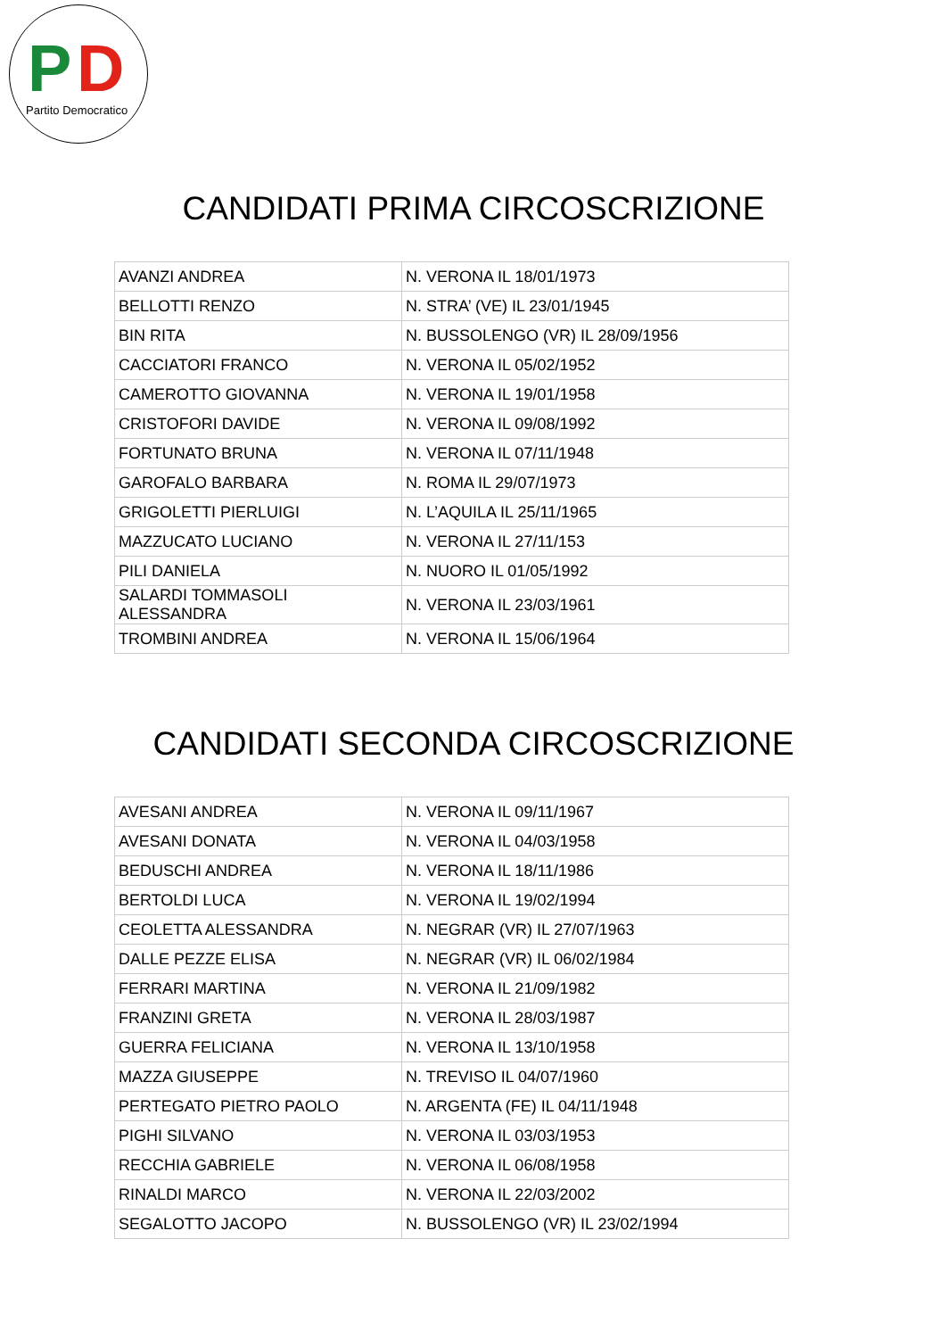P D
Partito Democratico
CANDIDATI PRIMA CIRCOSCRIZIONE
| AVANZI ANDREA | N. VERONA IL 18/01/1973 |
| BELLOTTI RENZO | N. STRA’ (VE) IL 23/01/1945 |
| BIN RITA | N. BUSSOLENGO (VR) IL 28/09/1956 |
| CACCIATORI FRANCO | N. VERONA IL 05/02/1952 |
| CAMEROTTO GIOVANNA | N. VERONA IL 19/01/1958 |
| CRISTOFORI DAVIDE | N. VERONA IL 09/08/1992 |
| FORTUNATO BRUNA | N. VERONA IL 07/11/1948 |
| GAROFALO BARBARA | N. ROMA IL 29/07/1973 |
| GRIGOLETTI PIERLUIGI | N. L’AQUILA IL 25/11/1965 |
| MAZZUCATO LUCIANO | N. VERONA IL 27/11/153 |
| PILI DANIELA | N. NUORO IL 01/05/1992 |
| SALARDI TOMMASOLI ALESSANDRA | N. VERONA IL 23/03/1961 |
| TROMBINI ANDREA | N. VERONA IL 15/06/1964 |
CANDIDATI SECONDA CIRCOSCRIZIONE
| AVESANI ANDREA | N. VERONA IL 09/11/1967 |
| AVESANI DONATA | N. VERONA IL 04/03/1958 |
| BEDUSCHI ANDREA | N. VERONA IL 18/11/1986 |
| BERTOLDI LUCA | N. VERONA IL 19/02/1994 |
| CEOLETTA ALESSANDRA | N. NEGRAR (VR) IL 27/07/1963 |
| DALLE PEZZE ELISA | N. NEGRAR (VR) IL 06/02/1984 |
| FERRARI MARTINA | N. VERONA IL 21/09/1982 |
| FRANZINI GRETA | N. VERONA IL 28/03/1987 |
| GUERRA FELICIANA | N. VERONA IL 13/10/1958 |
| MAZZA GIUSEPPE | N. TREVISO IL 04/07/1960 |
| PERTEGATO PIETRO PAOLO | N. ARGENTA (FE) IL 04/11/1948 |
| PIGHI SILVANO | N. VERONA IL 03/03/1953 |
| RECCHIA GABRIELE | N. VERONA IL 06/08/1958 |
| RINALDI MARCO | N. VERONA IL 22/03/2002 |
| SEGALOTTO JACOPO | N. BUSSOLENGO (VR) IL 23/02/1994 |